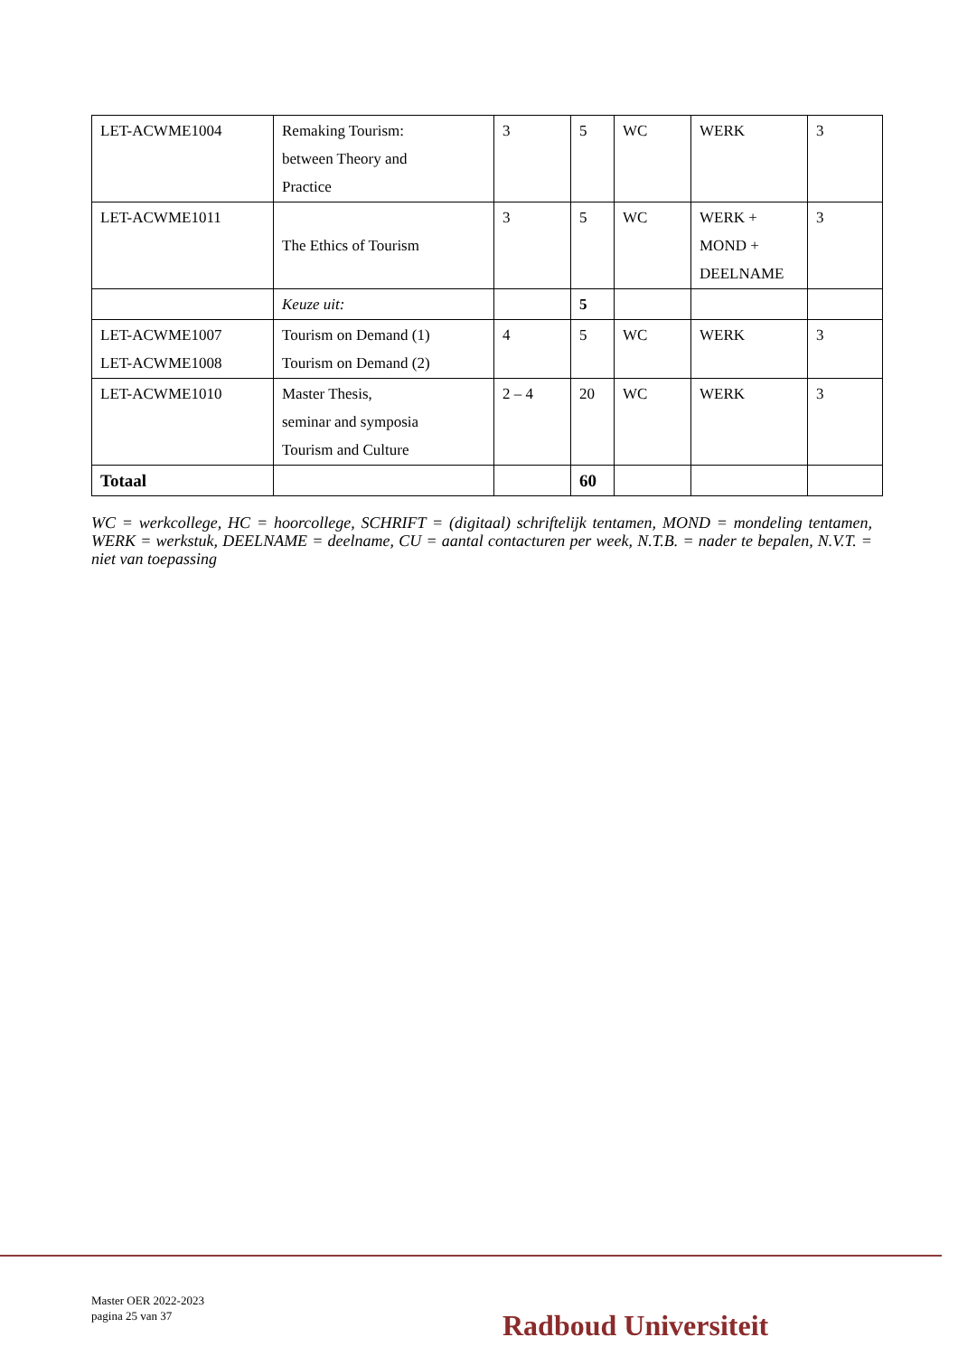| LET-ACWME1004 | Remaking Tourism: between Theory and Practice | 3 | 5 | WC | WERK | 3 |
| LET-ACWME1011 | The Ethics of Tourism | 3 | 5 | WC | WERK + MOND + DEELNAME | 3 |
| | Keuze uit: | | 5 | | | |
| LET-ACWME1007 LET-ACWME1008 | Tourism on Demand (1) Tourism on Demand (2) | 4 | 5 | WC | WERK | 3 |
| LET-ACWME1010 | Master Thesis, seminar and symposia Tourism and Culture | 2 – 4 | 20 | WC | WERK | 3 |
| Totaal | | | 60 | | | |
WC = werkcollege, HC = hoorcollege, SCHRIFT = (digitaal) schriftelijk tentamen, MOND = mondeling tentamen, WERK = werkstuk, DEELNAME = deelname, CU = aantal contacturen per week, N.T.B. = nader te bepalen, N.V.T. = niet van toepassing
Master OER 2022-2023
pagina 25 van 37
Radboud Universiteit